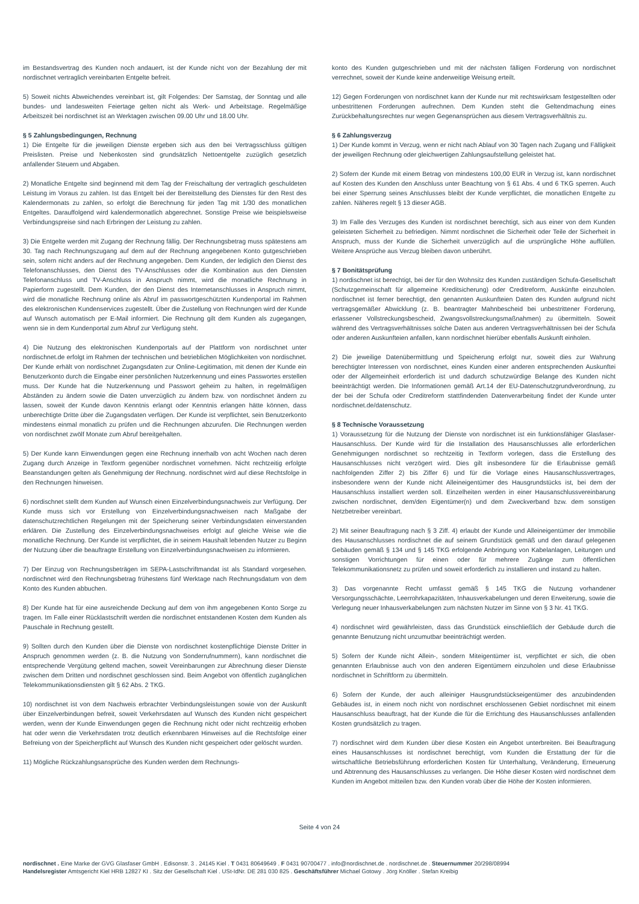im Bestandsvertrag des Kunden noch andauert, ist der Kunde nicht von der Bezahlung der mit nordischnet vertraglich vereinbarten Entgelte befreit.
5) Soweit nichts Abweichendes vereinbart ist, gilt Folgendes: Der Samstag, der Sonntag und alle bundes- und landesweiten Feiertage gelten nicht als Werk- und Arbeitstage. Regelmäßige Arbeitszeit bei nordischnet ist an Werktagen zwischen 09.00 Uhr und 18.00 Uhr.
§ 5 Zahlungsbedingungen, Rechnung
1) Die Entgelte für die jeweiligen Dienste ergeben sich aus den bei Vertragsschluss gültigen Preislisten. Preise und Nebenkosten sind grundsätzlich Nettoentgelte zuzüglich gesetzlich anfallender Steuern und Abgaben.
2) Monatliche Entgelte sind beginnend mit dem Tag der Freischaltung der vertraglich geschuldeten Leistung im Voraus zu zahlen. Ist das Entgelt bei der Bereitstellung des Dienstes für den Rest des Kalendermonats zu zahlen, so erfolgt die Berechnung für jeden Tag mit 1/30 des monatlichen Entgeltes. Darauffolgend wird kalendermonatlich abgerechnet. Sonstige Preise wie beispielsweise Verbindungspreise sind nach Erbringen der Leistung zu zahlen.
3) Die Entgelte werden mit Zugang der Rechnung fällig. Der Rechnungsbetrag muss spätestens am 30. Tag nach Rechnungszugang auf dem auf der Rechnung angegebenen Konto gutgeschrieben sein, sofern nicht anders auf der Rechnung angegeben. Dem Kunden, der lediglich den Dienst des Telefonanschlusses, den Dienst des TV-Anschlusses oder die Kombination aus den Diensten Telefonanschluss und TV-Anschluss in Anspruch nimmt, wird die monatliche Rechnung in Papierform zugestellt. Dem Kunden, der den Dienst des Internetanschlusses in Anspruch nimmt, wird die monatliche Rechnung online als Abruf im passwortgeschützten Kundenportal im Rahmen des elektronischen Kundenservices zugestellt. Über die Zustellung von Rechnungen wird der Kunde auf Wunsch automatisch per E-Mail informiert. Die Rechnung gilt dem Kunden als zugegangen, wenn sie in dem Kundenportal zum Abruf zur Verfügung steht.
4) Die Nutzung des elektronischen Kundenportals auf der Plattform von nordischnet unter nordischnet.de erfolgt im Rahmen der technischen und betrieblichen Möglichkeiten von nordischnet. Der Kunde erhält von nordischnet Zugangsdaten zur Online-Legitimation, mit denen der Kunde ein Benutzerkonto durch die Eingabe einer persönlichen Nutzerkennung und eines Passwortes erstellen muss. Der Kunde hat die Nutzerkennung und Passwort geheim zu halten, in regelmäßigen Abständen zu ändern sowie die Daten unverzüglich zu ändern bzw. von nordischnet ändern zu lassen, soweit der Kunde davon Kenntnis erlangt oder Kenntnis erlangen hätte können, dass unberechtigte Dritte über die Zugangsdaten verfügen. Der Kunde ist verpflichtet, sein Benutzerkonto mindestens einmal monatlich zu prüfen und die Rechnungen abzurufen. Die Rechnungen werden von nordischnet zwölf Monate zum Abruf bereitgehalten.
5) Der Kunde kann Einwendungen gegen eine Rechnung innerhalb von acht Wochen nach deren Zugang durch Anzeige in Textform gegenüber nordischnet vornehmen. Nicht rechtzeitig erfolgte Beanstandungen gelten als Genehmigung der Rechnung. nordischnet wird auf diese Rechtsfolge in den Rechnungen hinweisen.
6) nordischnet stellt dem Kunden auf Wunsch einen Einzelverbindungsnachweis zur Verfügung. Der Kunde muss sich vor Erstellung von Einzelverbindungsnachweisen nach Maßgabe der datenschutzrechtlichen Regelungen mit der Speicherung seiner Verbindungsdaten einverstanden erklären. Die Zustellung des Einzelverbindungsnachweises erfolgt auf gleiche Weise wie die monatliche Rechnung. Der Kunde ist verpflichtet, die in seinem Haushalt lebenden Nutzer zu Beginn der Nutzung über die beauftragte Erstellung von Einzelverbindungsnachweisen zu informieren.
7) Der Einzug von Rechnungsbeträgen im SEPA-Lastschriftmandat ist als Standard vorgesehen. nordischnet wird den Rechnungsbetrag frühestens fünf Werktage nach Rechnungsdatum von dem Konto des Kunden abbuchen.
8) Der Kunde hat für eine ausreichende Deckung auf dem von ihm angegebenen Konto Sorge zu tragen. Im Falle einer Rücklastschrift werden die nordischnet entstandenen Kosten dem Kunden als Pauschale in Rechnung gestellt.
9) Sollten durch den Kunden über die Dienste von nordischnet kostenpflichtige Dienste Dritter in Anspruch genommen werden (z. B. die Nutzung von Sonderrufnummern), kann nordischnet die entsprechende Vergütung geltend machen, soweit Vereinbarungen zur Abrechnung dieser Dienste zwischen dem Dritten und nordischnet geschlossen sind. Beim Angebot von öffentlich zugänglichen Telekommunikationsdiensten gilt § 62 Abs. 2 TKG.
10) nordischnet ist von dem Nachweis erbrachter Verbindungsleistungen sowie von der Auskunft über Einzelverbindungen befreit, soweit Verkehrsdaten auf Wunsch des Kunden nicht gespeichert werden, wenn der Kunde Einwendungen gegen die Rechnung nicht oder nicht rechtzeitig erhoben hat oder wenn die Verkehrsdaten trotz deutlich erkennbaren Hinweises auf die Rechtsfolge einer Befreiung von der Speicherpflicht auf Wunsch des Kunden nicht gespeichert oder gelöscht wurden.
11) Mögliche Rückzahlungsansprüche des Kunden werden dem Rechnungs-
konto des Kunden gutgeschrieben und mit der nächsten fälligen Forderung von nordischnet verrechnet, soweit der Kunde keine anderweitige Weisung erteilt.
12) Gegen Forderungen von nordischnet kann der Kunde nur mit rechtswirksam festgestellten oder unbestrittenen Forderungen aufrechnen. Dem Kunden steht die Geltendmachung eines Zurückbehaltungsrechtes nur wegen Gegenansprüchen aus diesem Vertragsverhältnis zu.
§ 6 Zahlungsverzug
1) Der Kunde kommt in Verzug, wenn er nicht nach Ablauf von 30 Tagen nach Zugang und Fälligkeit der jeweiligen Rechnung oder gleichwertigen Zahlungsaufstellung geleistet hat.
2) Sofern der Kunde mit einem Betrag von mindestens 100,00 EUR in Verzug ist, kann nordischnet auf Kosten des Kunden den Anschluss unter Beachtung von § 61 Abs. 4 und 6 TKG sperren. Auch bei einer Sperrung seines Anschlusses bleibt der Kunde verpflichtet, die monatlichen Entgelte zu zahlen. Näheres regelt § 13 dieser AGB.
3) Im Falle des Verzuges des Kunden ist nordischnet berechtigt, sich aus einer von dem Kunden geleisteten Sicherheit zu befriedigen. Nimmt nordischnet die Sicherheit oder Teile der Sicherheit in Anspruch, muss der Kunde die Sicherheit unverzüglich auf die ursprüngliche Höhe auffüllen. Weitere Ansprüche aus Verzug bleiben davon unberührt.
§ 7 Bonitätsprüfung
1) nordischnet ist berechtigt, bei der für den Wohnsitz des Kunden zuständigen Schufa-Gesellschaft (Schutzgemeinschaft für allgemeine Kreditsicherung) oder Creditreform, Auskünfte einzuholen. nordischnet ist ferner berechtigt, den genannten Auskunfteien Daten des Kunden aufgrund nicht vertragsgemäßer Abwicklung (z. B. beantragter Mahnbescheid bei unbestrittener Forderung, erlassener Vollstreckungsbescheid, Zwangsvollstreckungsmaßnahmen) zu übermitteln. Soweit während des Vertragsverhältnisses solche Daten aus anderen Vertragsverhältnissen bei der Schufa oder anderen Auskunfteien anfallen, kann nordischnet hierüber ebenfalls Auskunft einholen.
2) Die jeweilige Datenübermittlung und Speicherung erfolgt nur, soweit dies zur Wahrung berechtigter Interessen von nordischnet, eines Kunden einer anderen entsprechenden Auskunftei oder der Allgemeinheit erforderlich ist und dadurch schutzwürdige Belange des Kunden nicht beeinträchtigt werden. Die Informationen gemäß Art.14 der EU-Datenschutzgrundverordnung, zu der bei der Schufa oder Creditreform stattfindenden Datenverarbeitung findet der Kunde unter nordischnet.de/datenschutz.
§ 8 Technische Voraussetzung
1) Voraussetzung für die Nutzung der Dienste von nordischnet ist ein funktionsfähiger Glasfaser-Hausanschluss. Der Kunde wird für die Installation des Hausanschlusses alle erforderlichen Genehmigungen nordischnet so rechtzeitig in Textform vorlegen, dass die Erstellung des Hausanschlusses nicht verzögert wird. Dies gilt insbesondere für die Erlaubnisse gemäß nachfolgenden Ziffer 2) bis Ziffer 6) und für die Vorlage eines Hausanschlussvertrages, insbesondere wenn der Kunde nicht Alleineigentümer des Hausgrundstücks ist, bei dem der Hausanschluss installiert werden soll. Einzelheiten werden in einer Hausanschlussvereinbarung zwischen nordischnet, dem/den Eigentümer(n) und dem Zweckverband bzw. dem sonstigen Netzbetreiber vereinbart.
2) Mit seiner Beauftragung nach § 3 Ziff. 4) erlaubt der Kunde und Alleineigentümer der Immobilie des Hausanschlusses nordischnet die auf seinem Grundstück gemäß und den darauf gelegenen Gebäuden gemäß § 134 und § 145 TKG erfolgende Anbringung von Kabelanlagen, Leitungen und sonstigen Vorrichtungen für einen oder für mehrere Zugänge zum öffentlichen Telekommunikationsnetz zu prüfen und soweit erforderlich zu installieren und instand zu halten.
3) Das vorgenannte Recht umfasst gemäß § 145 TKG die Nutzung vorhandener Versorgungsschächte, Leerrohrkapazitäten, Inhausverkabelungen und deren Erweiterung, sowie die Verlegung neuer Inhausverkabelungen zum nächsten Nutzer im Sinne von § 3 Nr. 41 TKG.
4) nordischnet wird gewährleisten, dass das Grundstück einschließlich der Gebäude durch die genannte Benutzung nicht unzumutbar beeinträchtigt werden.
5) Sofern der Kunde nicht Allein-, sondern Miteigentümer ist, verpflichtet er sich, die oben genannten Erlaubnisse auch von den anderen Eigentümern einzuholen und diese Erlaubnisse nordischnet in Schriftform zu übermitteln.
6) Sofern der Kunde, der auch alleiniger Hausgrundstückseigentümer des anzubindenden Gebäudes ist, in einem noch nicht von nordischnet erschlossenen Gebiet nordischnet mit einem Hausanschluss beauftragt, hat der Kunde die für die Errichtung des Hausanschlusses anfallenden Kosten grundsätzlich zu tragen.
7) nordischnet wird dem Kunden über diese Kosten ein Angebot unterbreiten. Bei Beauftragung eines Hausanschlusses ist nordischnet berechtigt, vom Kunden die Erstattung der für die wirtschaftliche Betriebsführung erforderlichen Kosten für Unterhaltung, Veränderung, Erneuerung und Abtrennung des Hausanschlusses zu verlangen. Die Höhe dieser Kosten wird nordischnet dem Kunden im Angebot mitteilen bzw. den Kunden vorab über die Höhe der Kosten informieren.
Seite 4 von 24
nordischnet . Eine Marke der GVG Glasfaser GmbH . Edisonstr. 3 . 24145 Kiel . T 0431 80649649 . F 0431 90700477 . info@nordischnet.de . nordischnet.de . Steuernummer 20/298/08994
Handelsregister Amtsgericht Kiel HRB 12827 KI . Sitz der Gesellschaft Kiel . USt-IdNr. DE 281 030 825 . Geschäftsführer Michael Gotowy . Jörg Knöller . Stefan Kreibig